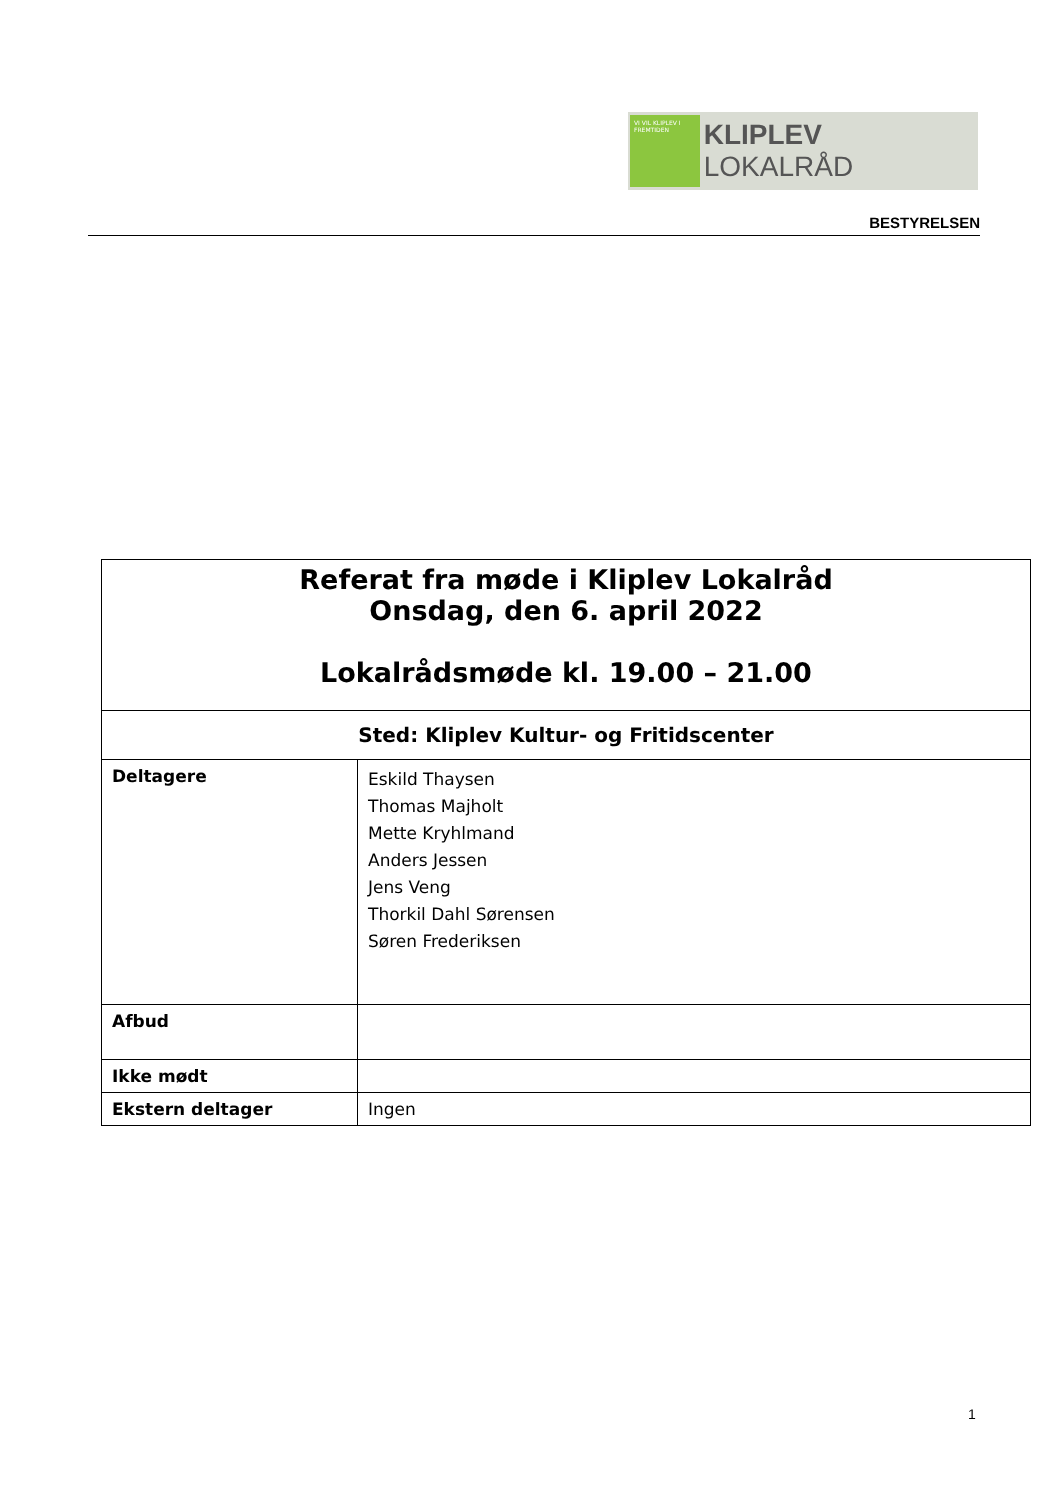VI VIL KLIPLEV I FREMTIDEN
KLIPLEV LOKALRÅD
BESTYRELSEN
| Referat fra møde i Kliplev Lokalråd Onsdag, den 6. april 2022 Lokalrådsmøde kl. 19.00 – 21.00 | |
| Sted: Kliplev Kultur- og Fritidscenter | |
| Deltagere | Eskild Thaysen Thomas Majholt Mette Kryhlmand Anders Jessen Jens Veng Thorkil Dahl Sørensen Søren Frederiksen |
| Afbud | |
| Ikke mødt | |
| Ekstern deltager | Ingen |
1